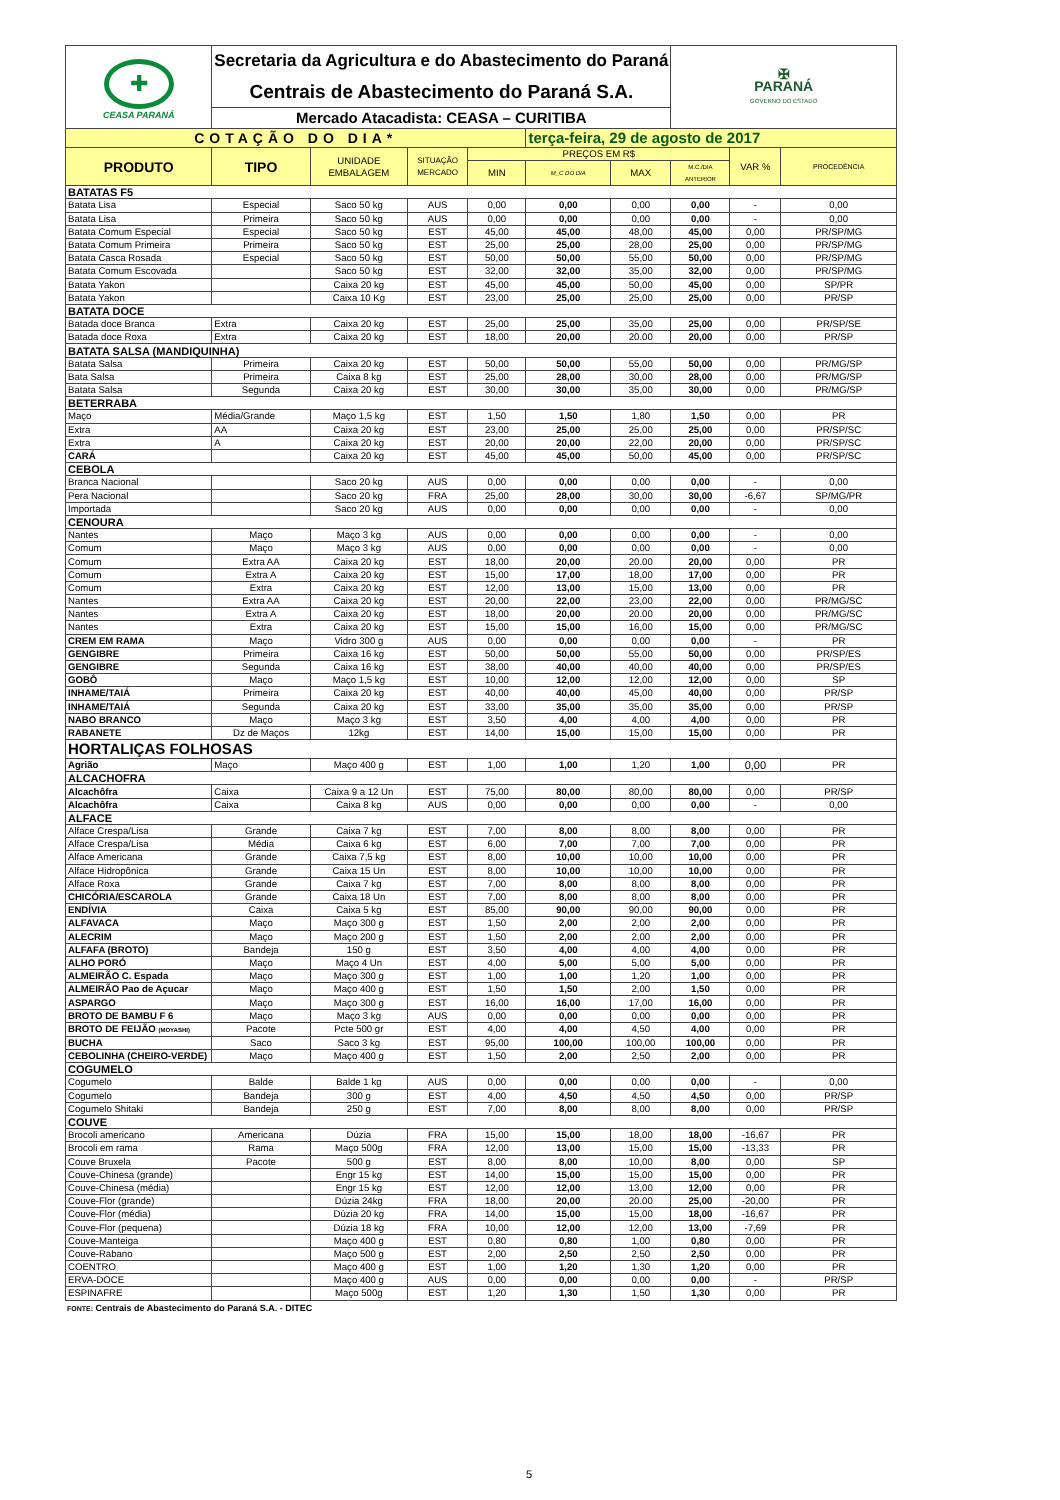| ✚ CEASA PARANÁ | Secretaria da Agricultura e do Abastecimento do Paraná | | | | | | ✠ PARANÁ GOVERNO DO ESTADO | | |
| | Centrais de Abastecimento do Paraná S.A. | | | | | | | | |
| | Mercado Atacadista: CEASA – CURITIBA | | | | | | | | |
| COTAÇÃO DO DIA* | | | | | terça-feira, 29 de agosto de 2017 | | | | |
| PRODUTO | TIPO | UNIDADE EMBALAGEM | SITUAÇÃO MERCADO | PREÇOS EM R$ | | | | VAR % | PROCEDÊNCIA |
| | | | | MIN | M_C DO DIA | MAX | M.C./DIA ANTERIOR | | |
| BATATAS F5 | | | | | | | | | |
| Batata Lisa | Especial | Saco 50 kg | AUS | 0,00 | 0,00 | 0,00 | 0,00 | - | 0,00 |
| Batata Lisa | Primeira | Saco 50 kg | AUS | 0,00 | 0,00 | 0,00 | 0,00 | - | 0,00 |
| Batata Comum Especial | Especial | Saco 50 kg | EST | 45,00 | 45,00 | 48,00 | 45,00 | 0,00 | PR/SP/MG |
| Batata Comum Primeira | Primeira | Saco 50 kg | EST | 25,00 | 25,00 | 28,00 | 25,00 | 0,00 | PR/SP/MG |
| Batata Casca Rosada | Especial | Saco 50 kg | EST | 50,00 | 50,00 | 55,00 | 50,00 | 0,00 | PR/SP/MG |
| Batata Comum Escovada | | Saco 50 kg | EST | 32,00 | 32,00 | 35,00 | 32,00 | 0,00 | PR/SP/MG |
| Batata Yakon | | Caixa 20 kg | EST | 45,00 | 45,00 | 50,00 | 45,00 | 0,00 | SP/PR |
| Batata Yakon | | Caixa 10 Kg | EST | 23,00 | 25,00 | 25,00 | 25,00 | 0,00 | PR/SP |
| BATATA DOCE | | | | | | | | | |
| Batada doce Branca | Extra | Caixa 20 kg | EST | 25,00 | 25,00 | 35,00 | 25,00 | 0,00 | PR/SP/SE |
| Batada doce Roxa | Extra | Caixa 20 kg | EST | 18,00 | 20,00 | 20.00 | 20,00 | 0,00 | PR/SP |
| BATATA SALSA (MANDIQUINHA) | | | | | | | | | |
| Batata Salsa | Primeira | Caixa 20 kg | EST | 50,00 | 50,00 | 55,00 | 50,00 | 0,00 | PR/MG/SP |
| Bata Salsa | Primeira | Caixa 8 kg | EST | 25,00 | 28,00 | 30,00 | 28,00 | 0,00 | PR/MG/SP |
| Batata Salsa | Segunda | Caixa 20 kg | EST | 30,00 | 30,00 | 35,00 | 30,00 | 0,00 | PR/MG/SP |
| BETERRABA | | | | | | | | | |
| Maço | Média/Grande | Maço 1,5 kg | EST | 1,50 | 1,50 | 1,80 | 1,50 | 0,00 | PR |
| Extra | AA | Caixa 20 kg | EST | 23,00 | 25,00 | 25,00 | 25,00 | 0,00 | PR/SP/SC |
| Extra | A | Caixa 20 kg | EST | 20,00 | 20,00 | 22,00 | 20,00 | 0,00 | PR/SP/SC |
| CARÁ | | Caixa 20 kg | EST | 45,00 | 45,00 | 50,00 | 45,00 | 0,00 | PR/SP/SC |
| CEBOLA | | | | | | | | | |
| Branca Nacional | | Saco 20 kg | AUS | 0,00 | 0,00 | 0,00 | 0,00 | - | 0,00 |
| Pera Nacional | | Saco 20 kg | FRA | 25,00 | 28,00 | 30,00 | 30,00 | -6,67 | SP/MG/PR |
| Importada | | Saco 20 kg | AUS | 0,00 | 0,00 | 0,00 | 0,00 | - | 0,00 |
| CENOURA | | | | | | | | | |
| Nantes | Maço | Maço 3 kg | AUS | 0,00 | 0,00 | 0,00 | 0,00 | - | 0,00 |
| Comum | Maço | Maço 3 kg | AUS | 0,00 | 0,00 | 0,00 | 0,00 | - | 0,00 |
| Comum | Extra AA | Caixa 20 kg | EST | 18,00 | 20,00 | 20.00 | 20,00 | 0,00 | PR |
| Comum | Extra A | Caixa 20 kg | EST | 15,00 | 17,00 | 18,00 | 17,00 | 0,00 | PR |
| Comum | Extra | Caixa 20 kg | EST | 12,00 | 13,00 | 15,00 | 13,00 | 0,00 | PR |
| Nantes | Extra AA | Caixa 20 kg | EST | 20,00 | 22,00 | 23,00 | 22,00 | 0,00 | PR/MG/SC |
| Nantes | Extra A | Caixa 20 kg | EST | 18,00 | 20,00 | 20.00 | 20,00 | 0,00 | PR/MG/SC |
| Nantes | Extra | Caixa 20 kg | EST | 15,00 | 15,00 | 16,00 | 15,00 | 0,00 | PR/MG/SC |
| CREM EM RAMA | Maço | Vidro 300 g | AUS | 0,00 | 0,00 | 0,00 | 0,00 | - | PR |
| GENGIBRE | Primeira | Caixa 16 kg | EST | 50,00 | 50,00 | 55,00 | 50,00 | 0,00 | PR/SP/ES |
| GENGIBRE | Segunda | Caixa 16 kg | EST | 38,00 | 40,00 | 40,00 | 40,00 | 0,00 | PR/SP/ES |
| GOBÔ | Maço | Maço 1,5 kg | EST | 10,00 | 12,00 | 12,00 | 12,00 | 0,00 | SP |
| INHAME/TAIÁ | Primeira | Caixa 20 kg | EST | 40,00 | 40,00 | 45,00 | 40,00 | 0,00 | PR/SP |
| INHAME/TAIÁ | Segunda | Caixa 20 kg | EST | 33,00 | 35,00 | 35,00 | 35,00 | 0,00 | PR/SP |
| NABO BRANCO | Maço | Maço 3 kg | EST | 3,50 | 4,00 | 4,00 | 4,00 | 0,00 | PR |
| RABANETE | Dz de Maços | 12kg | EST | 14,00 | 15,00 | 15,00 | 15,00 | 0,00 | PR |
| HORTALIÇAS FOLHOSAS | | | | | | | | | |
| Agrião | Maço | Maço 400 g | EST | 1,00 | 1,00 | 1,20 | 1,00 | 0,00 | PR |
| ALCACHOFRA | | | | | | | | | |
| Alcachôfra | Caixa | Caixa 9 a 12 Un | EST | 75,00 | 80,00 | 80,00 | 80,00 | 0,00 | PR/SP |
| Alcachôfra | Caixa | Caixa 8 kg | AUS | 0,00 | 0,00 | 0,00 | 0,00 | - | 0,00 |
| ALFACE | | | | | | | | | |
| Alface Crespa/Lisa | Grande | Caixa 7 kg | EST | 7,00 | 8,00 | 8,00 | 8,00 | 0,00 | PR |
| Alface Crespa/Lisa | Média | Caixa 6 kg | EST | 6,00 | 7,00 | 7,00 | 7,00 | 0,00 | PR |
| Alface Americana | Grande | Caixa 7,5 kg | EST | 8,00 | 10,00 | 10,00 | 10,00 | 0,00 | PR |
| Alface Hidropônica | Grande | Caixa 15 Un | EST | 8,00 | 10,00 | 10,00 | 10,00 | 0,00 | PR |
| Alface Roxa | Grande | Caixa 7 kg | EST | 7,00 | 8,00 | 8,00 | 8,00 | 0,00 | PR |
| CHICÓRIA/ESCAROLA | Grande | Caixa 18 Un | EST | 7,00 | 8,00 | 8,00 | 8,00 | 0,00 | PR |
| ENDÍVIA | Caixa | Caixa 5 kg | EST | 85,00 | 90,00 | 90,00 | 90,00 | 0,00 | PR |
| ALFAVACA | Maço | Maço 300 g | EST | 1,50 | 2,00 | 2,00 | 2,00 | 0,00 | PR |
| ALECRIM | Maço | Maço 200 g | EST | 1,50 | 2,00 | 2,00 | 2,00 | 0,00 | PR |
| ALFAFA (BROTO) | Bandeja | 150 g | EST | 3,50 | 4,00 | 4,00 | 4,00 | 0,00 | PR |
| ALHO PORÓ | Maço | Maço 4 Un | EST | 4,00 | 5,00 | 5,00 | 5,00 | 0,00 | PR |
| ALMEIRÃO C. Espada | Maço | Maço 300 g | EST | 1,00 | 1,00 | 1,20 | 1,00 | 0,00 | PR |
| ALMEIRÃO Pao de Açucar | Maço | Maço 400 g | EST | 1,50 | 1,50 | 2,00 | 1,50 | 0,00 | PR |
| ASPARGO | Maço | Maço 300 g | EST | 16,00 | 16,00 | 17,00 | 16,00 | 0,00 | PR |
| BROTO DE BAMBU F 6 | Maço | Maço 3 kg | AUS | 0,00 | 0,00 | 0,00 | 0,00 | 0,00 | PR |
| BROTO DE FEIJÃO (MOYASHI) | Pacote | Pcte 500 gr | EST | 4,00 | 4,00 | 4,50 | 4,00 | 0,00 | PR |
| BUCHA | Saco | Saco 3 kg | EST | 95,00 | 100,00 | 100,00 | 100,00 | 0,00 | PR |
| CEBOLINHA (CHEIRO-VERDE) | Maço | Maço 400 g | EST | 1,50 | 2,00 | 2,50 | 2,00 | 0,00 | PR |
| COGUMELO | | | | | | | | | |
| Cogumelo | Balde | Balde 1 kg | AUS | 0,00 | 0,00 | 0,00 | 0,00 | - | 0,00 |
| Cogumelo | Bandeja | 300 g | EST | 4,00 | 4,50 | 4,50 | 4,50 | 0,00 | PR/SP |
| Cogumelo Shitaki | Bandeja | 250 g | EST | 7,00 | 8,00 | 8,00 | 8,00 | 0,00 | PR/SP |
| COUVE | | | | | | | | | |
| Brocoli americano | Americana | Dúzia | FRA | 15,00 | 15,00 | 18,00 | 18,00 | -16,67 | PR |
| Brocoli em rama | Rama | Maço 500g | FRA | 12,00 | 13,00 | 15,00 | 15,00 | -13,33 | PR |
| Couve Bruxela | Pacote | 500 g | EST | 8,00 | 8,00 | 10,00 | 8,00 | 0,00 | SP |
| Couve-Chinesa (grande) | | Engr 15 kg | EST | 14,00 | 15,00 | 15,00 | 15,00 | 0,00 | PR |
| Couve-Chinesa (média) | | Engr 15 kg | EST | 12,00 | 12,00 | 13,00 | 12,00 | 0,00 | PR |
| Couve-Flor (grande) | | Dúzia 24kg | FRA | 18,00 | 20,00 | 20.00 | 25,00 | -20,00 | PR |
| Couve-Flor (média) | | Dúzia 20 kg | FRA | 14,00 | 15,00 | 15,00 | 18,00 | -16,67 | PR |
| Couve-Flor (pequena) | | Dúzia 18 kg | FRA | 10,00 | 12,00 | 12,00 | 13,00 | -7,69 | PR |
| Couve-Manteiga | | Maço 400 g | EST | 0,80 | 0,80 | 1,00 | 0,80 | 0,00 | PR |
| Couve-Rabano | | Maço 500 g | EST | 2,00 | 2,50 | 2,50 | 2,50 | 0,00 | PR |
| COENTRO | | Maço 400 g | EST | 1,00 | 1,20 | 1,30 | 1,20 | 0,00 | PR |
| ERVA-DOCE | | Maço 400 g | AUS | 0,00 | 0,00 | 0,00 | 0,00 | - | PR/SP |
| ESPINAFRE | | Maço 500g | EST | 1,20 | 1,30 | 1,50 | 1,30 | 0,00 | PR |
FONTE: Centrais de Abastecimento do Paraná S.A. - DITEC
5